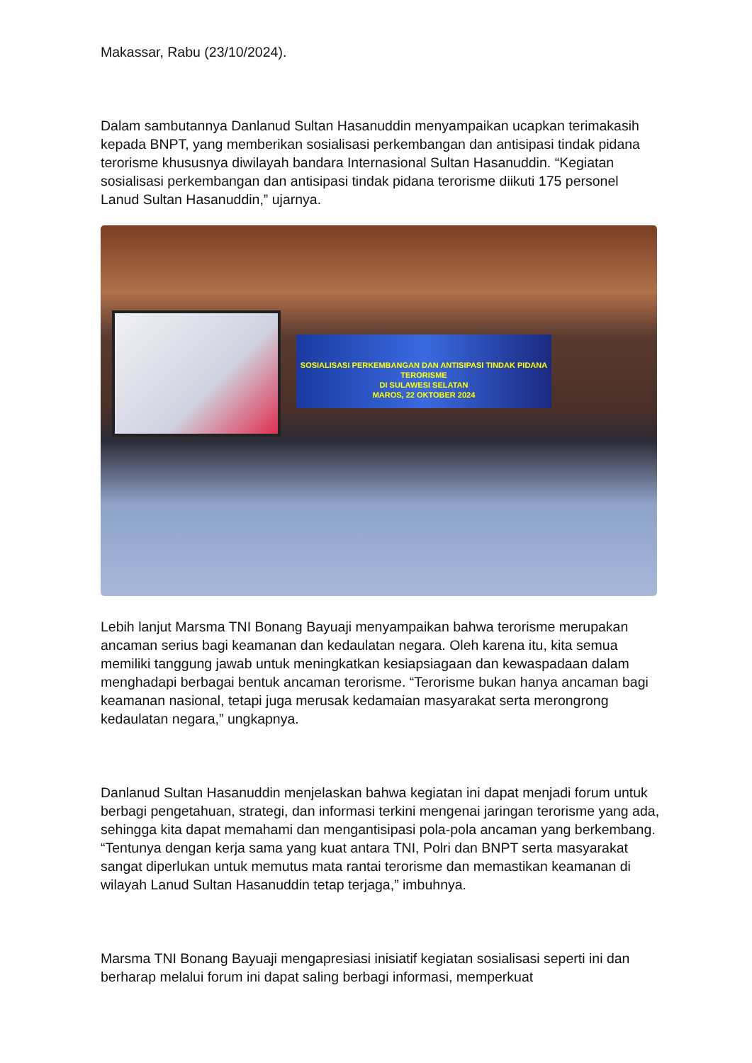Makassar, Rabu (23/10/2024).
Dalam sambutannya Danlanud Sultan Hasanuddin menyampaikan ucapkan terimakasih kepada BNPT, yang memberikan sosialisasi perkembangan dan antisipasi tindak pidana terorisme khususnya diwilayah bandara Internasional Sultan Hasanuddin. “Kegiatan sosialisasi perkembangan dan antisipasi tindak pidana terorisme diikuti 175 personel Lanud Sultan Hasanuddin,” ujarnya.
SOSIALISASI PERKEMBANGAN DAN ANTISIPASI TINDAK PIDANA TERORISME
DI SULAWESI SELATAN
MAROS, 22 OKTOBER 2024
Lebih lanjut Marsma TNI Bonang Bayuaji menyampaikan bahwa terorisme merupakan ancaman serius bagi keamanan dan kedaulatan negara. Oleh karena itu, kita semua memiliki tanggung jawab untuk meningkatkan kesiapsiagaan dan kewaspadaan dalam menghadapi berbagai bentuk ancaman terorisme. “Terorisme bukan hanya ancaman bagi keamanan nasional, tetapi juga merusak kedamaian masyarakat serta merongrong kedaulatan negara,” ungkapnya.
Danlanud Sultan Hasanuddin menjelaskan bahwa kegiatan ini dapat menjadi forum untuk berbagi pengetahuan, strategi, dan informasi terkini mengenai jaringan terorisme yang ada, sehingga kita dapat memahami dan mengantisipasi pola-pola ancaman yang berkembang. “Tentunya dengan kerja sama yang kuat antara TNI, Polri dan BNPT serta masyarakat sangat diperlukan untuk memutus mata rantai terorisme dan memastikan keamanan di wilayah Lanud Sultan Hasanuddin tetap terjaga,” imbuhnya.
Marsma TNI Bonang Bayuaji mengapresiasi inisiatif kegiatan sosialisasi seperti ini dan berharap melalui forum ini dapat saling berbagi informasi, memperkuat